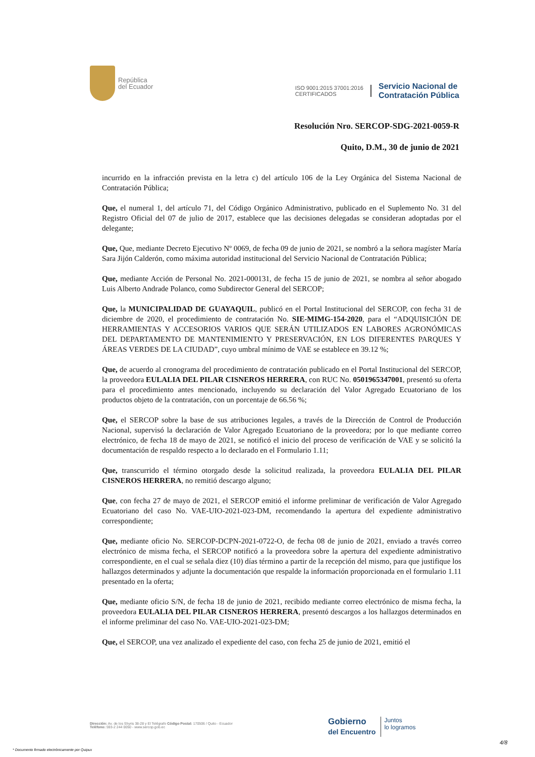República
del Ecuador
ISO 9001:2015 37001:2016
CERTIFICADOS
Servicio Nacional de
Contratación Pública
Resolución Nro. SERCOP-SDG-2021-0059-R
Quito, D.M., 30 de junio de 2021
incurrido en la infracción prevista en la letra c) del artículo 106 de la Ley Orgánica del Sistema Nacional de Contratación Pública;
Que, el numeral 1, del artículo 71, del Código Orgánico Administrativo, publicado en el Suplemento No. 31 del Registro Oficial del 07 de julio de 2017, establece que las decisiones delegadas se consideran adoptadas por el delegante;
Que, Que, mediante Decreto Ejecutivo Nº 0069, de fecha 09 de junio de 2021, se nombró a la señora magíster María Sara Jijón Calderón, como máxima autoridad institucional del Servicio Nacional de Contratación Pública;
Que, mediante Acción de Personal No. 2021-000131, de fecha 15 de junio de 2021, se nombra al señor abogado Luis Alberto Andrade Polanco, como Subdirector General del SERCOP;
Que, la MUNICIPALIDAD DE GUAYAQUIL, publicó en el Portal Institucional del SERCOP, con fecha 31 de diciembre de 2020, el procedimiento de contratación No. SIE-MIMG-154-2020, para el “ADQUISICIÓN DE HERRAMIENTAS Y ACCESORIOS VARIOS QUE SERÁN UTILIZADOS EN LABORES AGRONÓMICAS DEL DEPARTAMENTO DE MANTENIMIENTO Y PRESERVACIÓN, EN LOS DIFERENTES PARQUES Y ÁREAS VERDES DE LA CIUDAD”, cuyo umbral mínimo de VAE se establece en 39.12 %;
Que, de acuerdo al cronograma del procedimiento de contratación publicado en el Portal Institucional del SERCOP, la proveedora EULALIA DEL PILAR CISNEROS HERRERA, con RUC No. 0501965347001, presentó su oferta para el procedimiento antes mencionado, incluyendo su declaración del Valor Agregado Ecuatoriano de los productos objeto de la contratación, con un porcentaje de 66.56 %;
Que, el SERCOP sobre la base de sus atribuciones legales, a través de la Dirección de Control de Producción Nacional, supervisó la declaración de Valor Agregado Ecuatoriano de la proveedora; por lo que mediante correo electrónico, de fecha 18 de mayo de 2021, se notificó el inicio del proceso de verificación de VAE y se solicitó la documentación de respaldo respecto a lo declarado en el Formulario 1.11;
Que, transcurrido el término otorgado desde la solicitud realizada, la proveedora EULALIA DEL PILAR CISNEROS HERRERA, no remitió descargo alguno;
Que, con fecha 27 de mayo de 2021, el SERCOP emitió el informe preliminar de verificación de Valor Agregado Ecuatoriano del caso No. VAE-UIO-2021-023-DM, recomendando la apertura del expediente administrativo correspondiente;
Que, mediante oficio No. SERCOP-DCPN-2021-0722-O, de fecha 08 de junio de 2021, enviado a través correo electrónico de misma fecha, el SERCOP notificó a la proveedora sobre la apertura del expediente administrativo correspondiente, en el cual se señala diez (10) días término a partir de la recepción del mismo, para que justifique los hallazgos determinados y adjunte la documentación que respalde la información proporcionada en el formulario 1.11 presentado en la oferta;
Que, mediante oficio S/N, de fecha 18 de junio de 2021, recibido mediante correo electrónico de misma fecha, la proveedora EULALIA DEL PILAR CISNEROS HERRERA, presentó descargos a los hallazgos determinados en el informe preliminar del caso No. VAE-UIO-2021-023-DM;
Que, el SERCOP, una vez analizado el expediente del caso, con fecha 25 de junio de 2021, emitió el
Dirección: Av. de los Shyris 38-28 y El Telégrafo Código Postal: 170506 / Quito - Ecuador
Teléfono: 593-2 244 0050 - www.sercop.gob.ec
Gobierno
del Encuentro
Juntos
lo logramos
4/8
* Documento firmado electrónicamente por Quipux